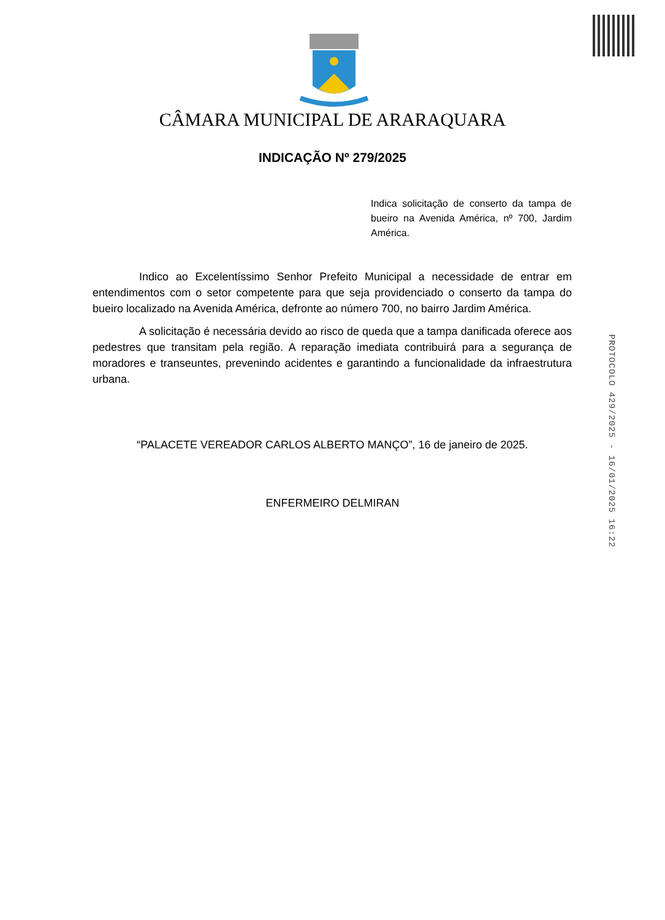CÂMARA MUNICIPAL DE ARARAQUARA
INDICAÇÃO Nº 279/2025
Indica solicitação de conserto da tampa de bueiro na Avenida América, nº 700, Jardim América.
Indico ao Excelentíssimo Senhor Prefeito Municipal a necessidade de entrar em entendimentos com o setor competente para que seja providenciado o conserto da tampa do bueiro localizado na Avenida América, defronte ao número 700, no bairro Jardim América.
A solicitação é necessária devido ao risco de queda que a tampa danificada oferece aos pedestres que transitam pela região. A reparação imediata contribuirá para a segurança de moradores e transeuntes, prevenindo acidentes e garantindo a funcionalidade da infraestrutura urbana.
“PALACETE VEREADOR CARLOS ALBERTO MANÇO”, 16 de janeiro de 2025.
ENFERMEIRO DELMIRAN
PROTOCOLO 429/2025 - 16/01/2025 16:22